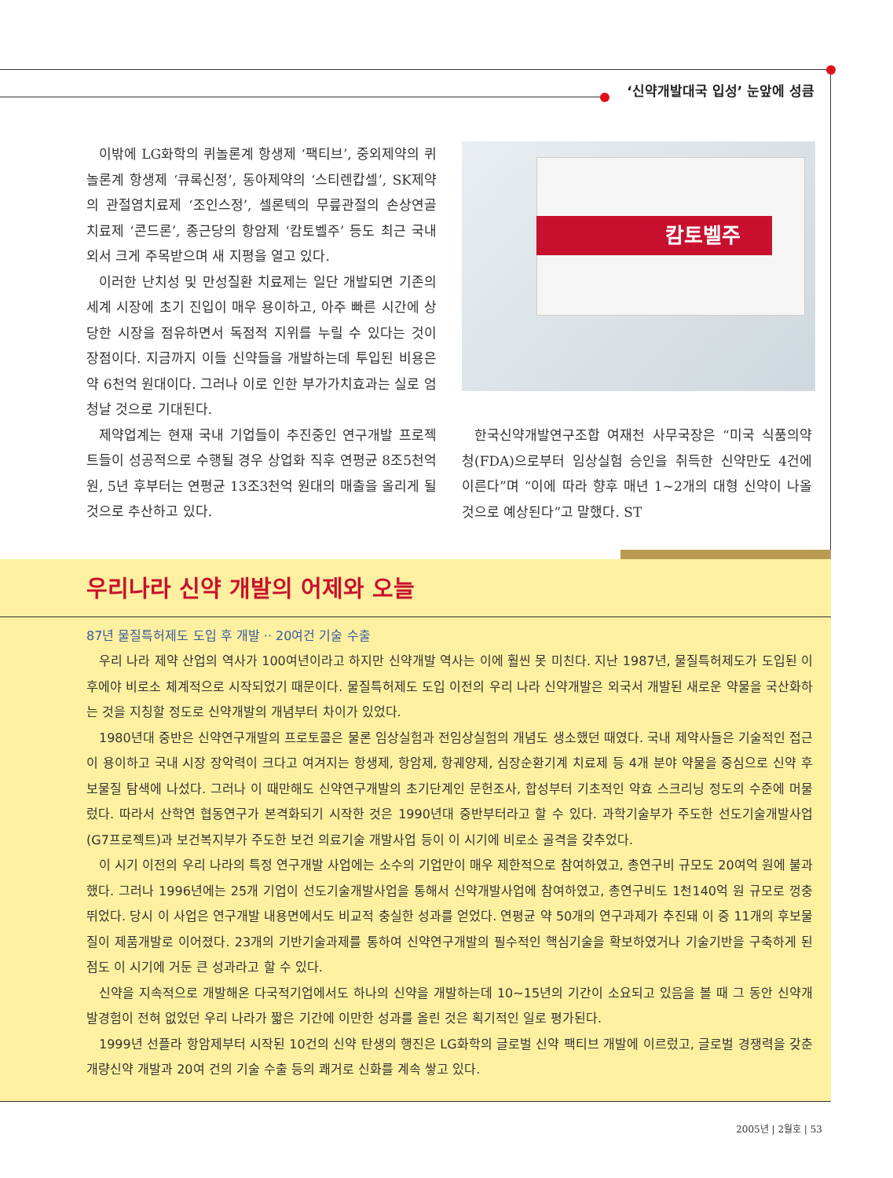‘신약개발대국 입성’ 눈앞에 성큼
이밖에 LG화학의 퀴놀론계 항생제 ‘팩티브’, 중외제약의 퀴놀론계 항생제 ‘큐록신정’, 동아제약의 ‘스티렌캅셀’, SK제약의 관절염치료제 ‘조인스정’, 셀론텍의 무릎관절의 손상연골 치료제 ‘콘드론’, 종근당의 항암제 ‘캄토벨주’ 등도 최근 국내외서 크게 주목받으며 새 지평을 열고 있다.
이러한 난치성 및 만성질환 치료제는 일단 개발되면 기존의 세계 시장에 초기 진입이 매우 용이하고, 아주 빠른 시간에 상당한 시장을 점유하면서 독점적 지위를 누릴 수 있다는 것이 장점이다. 지금까지 이들 신약들을 개발하는데 투입된 비용은 약 6천억 원대이다. 그러나 이로 인한 부가가치효과는 실로 엄청날 것으로 기대된다.
제약업계는 현재 국내 기업들이 추진중인 연구개발 프로젝트들이 성공적으로 수행될 경우 상업화 직후 연평균 8조5천억 원, 5년 후부터는 연평균 13조3천억 원대의 매출을 올리게 될 것으로 추산하고 있다.
캄토벨주
한국신약개발연구조합 여재천 사무국장은 “미국 식품의약청(FDA)으로부터 임상실험 승인을 취득한 신약만도 4건에 이른다”며 “이에 따라 향후 매년 1~2개의 대형 신약이 나올 것으로 예상된다”고 말했다. ST
우리나라 신약 개발의 어제와 오늘
87년 물질특허제도 도입 후 개발 ·· 20여건 기술 수출
우리 나라 제약 산업의 역사가 100여년이라고 하지만 신약개발 역사는 이에 훨씬 못 미친다. 지난 1987년, 물질특허제도가 도입된 이후에야 비로소 체계적으로 시작되었기 때문이다. 물질특허제도 도입 이전의 우리 나라 신약개발은 외국서 개발된 새로운 약물을 국산화하는 것을 지칭할 정도로 신약개발의 개념부터 차이가 있었다.
1980년대 중반은 신약연구개발의 프로토콜은 물론 임상실험과 전임상실험의 개념도 생소했던 때였다. 국내 제약사들은 기술적인 접근이 용이하고 국내 시장 장악력이 크다고 여겨지는 항생제, 항암제, 항궤양제, 심장순환기계 치료제 등 4개 분야 약물을 중심으로 신약 후보물질 탐색에 나섰다. 그러나 이 때만해도 신약연구개발의 초기단계인 문헌조사, 합성부터 기초적인 약효 스크리닝 정도의 수준에 머물렀다. 따라서 산학연 협동연구가 본격화되기 시작한 것은 1990년대 중반부터라고 할 수 있다. 과학기술부가 주도한 선도기술개발사업(G7프로젝트)과 보건복지부가 주도한 보건 의료기술 개발사업 등이 이 시기에 비로소 골격을 갖추었다.
이 시기 이전의 우리 나라의 특정 연구개발 사업에는 소수의 기업만이 매우 제한적으로 참여하였고, 총연구비 규모도 20여억 원에 불과했다. 그러나 1996년에는 25개 기업이 선도기술개발사업을 통해서 신약개발사업에 참여하였고, 총연구비도 1천140억 원 규모로 껑충 뛰었다. 당시 이 사업은 연구개발 내용면에서도 비교적 충실한 성과를 얻었다. 연평균 약 50개의 연구과제가 추진돼 이 중 11개의 후보물질이 제품개발로 이어졌다. 23개의 기반기술과제를 통하여 신약연구개발의 필수적인 핵심기술을 확보하였거나 기술기반을 구축하게 된 점도 이 시기에 거둔 큰 성과라고 할 수 있다.
신약을 지속적으로 개발해온 다국적기업에서도 하나의 신약을 개발하는데 10~15년의 기간이 소요되고 있음을 볼 때 그 동안 신약개발경험이 전혀 없었던 우리 나라가 짧은 기간에 이만한 성과를 올린 것은 획기적인 일로 평가된다.
1999년 선플라 항암제부터 시작된 10건의 신약 탄생의 행진은 LG화학의 글로벌 신약 팩티브 개발에 이르렀고, 글로벌 경쟁력을 갖춘 개량신약 개발과 20여 건의 기술 수출 등의 쾌거로 신화를 계속 쌓고 있다.
2005년 | 2월호 | 53